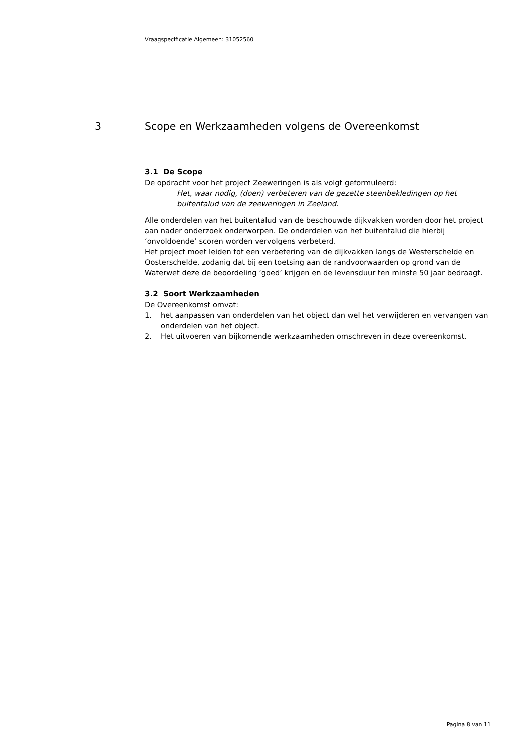Vraagspecificatie Algemeen: 31052560
3 Scope en Werkzaamheden volgens de Overeenkomst
3.1 De Scope
De opdracht voor het project Zeeweringen is als volgt geformuleerd:
Het, waar nodig, (doen) verbeteren van de gezette steenbekledingen op het buitentalud van de zeeweringen in Zeeland.
Alle onderdelen van het buitentalud van de beschouwde dijkvakken worden door het project aan nader onderzoek onderworpen. De onderdelen van het buitentalud die hierbij ‘onvoldoende’ scoren worden vervolgens verbeterd.
Het project moet leiden tot een verbetering van de dijkvakken langs de Westerschelde en Oosterschelde, zodanig dat bij een toetsing aan de randvoorwaarden op grond van de Waterwet deze de beoordeling ‘goed’ krijgen en de levensduur ten minste 50 jaar bedraagt.
3.2 Soort Werkzaamheden
De Overeenkomst omvat:
1. het aanpassen van onderdelen van het object dan wel het verwijderen en vervangen van onderdelen van het object.
2. Het uitvoeren van bijkomende werkzaamheden omschreven in deze overeenkomst.
Pagina 8 van 11